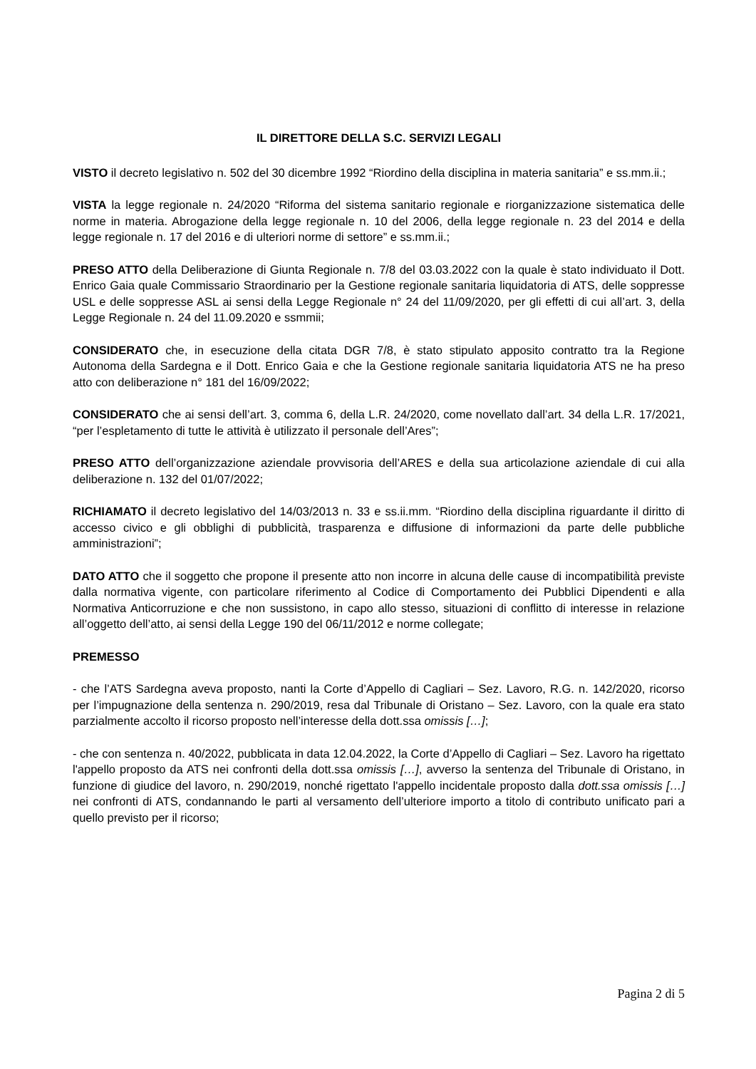IL DIRETTORE DELLA S.C. SERVIZI LEGALI
VISTO il decreto legislativo n. 502 del 30 dicembre 1992 “Riordino della disciplina in materia sanitaria” e ss.mm.ii.;
VISTA la legge regionale n. 24/2020 “Riforma del sistema sanitario regionale e riorganizzazione sistematica delle norme in materia. Abrogazione della legge regionale n. 10 del 2006, della legge regionale n. 23 del 2014 e della legge regionale n. 17 del 2016 e di ulteriori norme di settore” e ss.mm.ii.;
PRESO ATTO della Deliberazione di Giunta Regionale n. 7/8 del 03.03.2022 con la quale è stato individuato il Dott. Enrico Gaia quale Commissario Straordinario per la Gestione regionale sanitaria liquidatoria di ATS, delle soppresse USL e delle soppresse ASL ai sensi della Legge Regionale n° 24 del 11/09/2020, per gli effetti di cui all’art. 3, della Legge Regionale n. 24 del 11.09.2020 e ssmmii;
CONSIDERATO che, in esecuzione della citata DGR 7/8, è stato stipulato apposito contratto tra la Regione Autonoma della Sardegna e il Dott. Enrico Gaia e che la Gestione regionale sanitaria liquidatoria ATS ne ha preso atto con deliberazione n° 181 del 16/09/2022;
CONSIDERATO che ai sensi dell’art. 3, comma 6, della L.R. 24/2020, come novellato dall’art. 34 della L.R. 17/2021, “per l’espletamento di tutte le attività è utilizzato il personale dell’Ares”;
PRESO ATTO dell’organizzazione aziendale provvisoria dell’ARES e della sua articolazione aziendale di cui alla deliberazione n. 132 del 01/07/2022;
RICHIAMATO il decreto legislativo del 14/03/2013 n. 33 e ss.ii.mm. “Riordino della disciplina riguardante il diritto di accesso civico e gli obblighi di pubblicità, trasparenza e diffusione di informazioni da parte delle pubbliche amministrazioni”;
DATO ATTO che il soggetto che propone il presente atto non incorre in alcuna delle cause di incompatibilità previste dalla normativa vigente, con particolare riferimento al Codice di Comportamento dei Pubblici Dipendenti e alla Normativa Anticorruzione e che non sussistono, in capo allo stesso, situazioni di conflitto di interesse in relazione all’oggetto dell’atto, ai sensi della Legge 190 del 06/11/2012 e norme collegate;
PREMESSO
- che l’ATS Sardegna aveva proposto, nanti la Corte d’Appello di Cagliari – Sez. Lavoro, R.G. n. 142/2020, ricorso per l’impugnazione della sentenza n. 290/2019, resa dal Tribunale di Oristano – Sez. Lavoro, con la quale era stato parzialmente accolto il ricorso proposto nell’interesse della dott.ssa omissis […];
- che con sentenza n. 40/2022, pubblicata in data 12.04.2022, la Corte d’Appello di Cagliari – Sez. Lavoro ha rigettato l'appello proposto da ATS nei confronti della dott.ssa omissis […], avverso la sentenza del Tribunale di Oristano, in funzione di giudice del lavoro, n. 290/2019, nonché rigettato l'appello incidentale proposto dalla dott.ssa omissis […] nei confronti di ATS, condannando le parti al versamento dell’ulteriore importo a titolo di contributo unificato pari a quello previsto per il ricorso;
Pagina 2 di 5